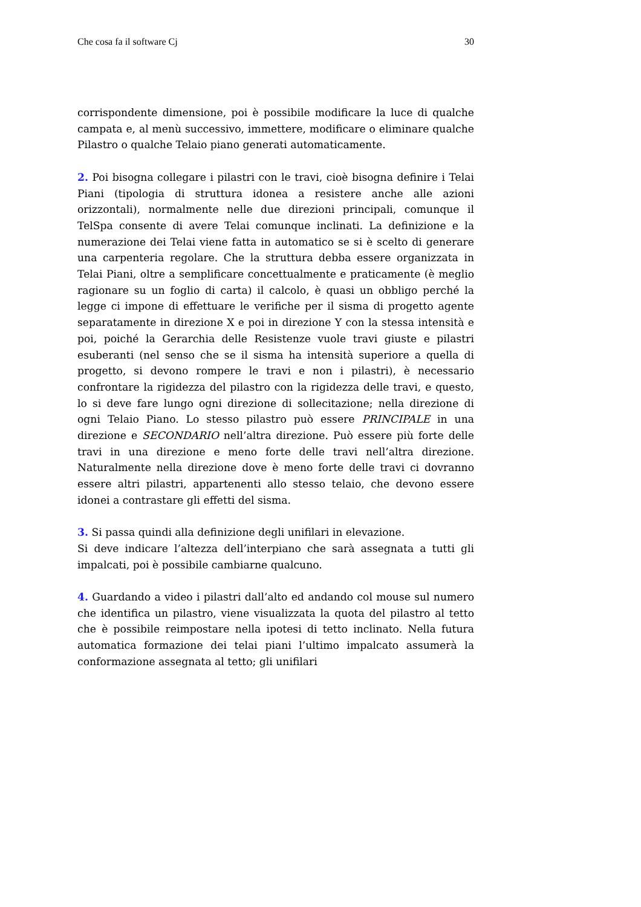Che cosa fa il software Cj 30
corrispondente dimensione, poi è possibile modificare la luce di qualche campata e, al menù successivo, immettere, modificare o eliminare qualche Pilastro o qualche Telaio piano generati automaticamente.
2. Poi bisogna collegare i pilastri con le travi, cioè bisogna definire i Telai Piani (tipologia di struttura idonea a resistere anche alle azioni orizzontali), normalmente nelle due direzioni principali, comunque il TelSpa consente di avere Telai comunque inclinati. La definizione e la numerazione dei Telai viene fatta in automatico se si è scelto di generare una carpenteria regolare. Che la struttura debba essere organizzata in Telai Piani, oltre a semplificare concettualmente e praticamente (è meglio ragionare su un foglio di carta) il calcolo, è quasi un obbligo perché la legge ci impone di effettuare le verifiche per il sisma di progetto agente separatamente in direzione X e poi in direzione Y con la stessa intensità e poi, poiché la Gerarchia delle Resistenze vuole travi giuste e pilastri esuberanti (nel senso che se il sisma ha intensità superiore a quella di progetto, si devono rompere le travi e non i pilastri), è necessario confrontare la rigidezza del pilastro con la rigidezza delle travi, e questo, lo si deve fare lungo ogni direzione di sollecitazione; nella direzione di ogni Telaio Piano. Lo stesso pilastro può essere PRINCIPALE in una direzione e SECONDARIO nell’altra direzione. Può essere più forte delle travi in una direzione e meno forte delle travi nell’altra direzione. Naturalmente nella direzione dove è meno forte delle travi ci dovranno essere altri pilastri, appartenenti allo stesso telaio, che devono essere idonei a contrastare gli effetti del sisma.
3. Si passa quindi alla definizione degli unifilari in elevazione.
Si deve indicare l’altezza dell’interpiano che sarà assegnata a tutti gli impalcati, poi è possibile cambiarne qualcuno.
4. Guardando a video i pilastri dall’alto ed andando col mouse sul numero che identifica un pilastro, viene visualizzata la quota del pilastro al tetto che è possibile reimpostare nella ipotesi di tetto inclinato. Nella futura automatica formazione dei telai piani l’ultimo impalcato assumerà la conformazione assegnata al tetto; gli unifilari